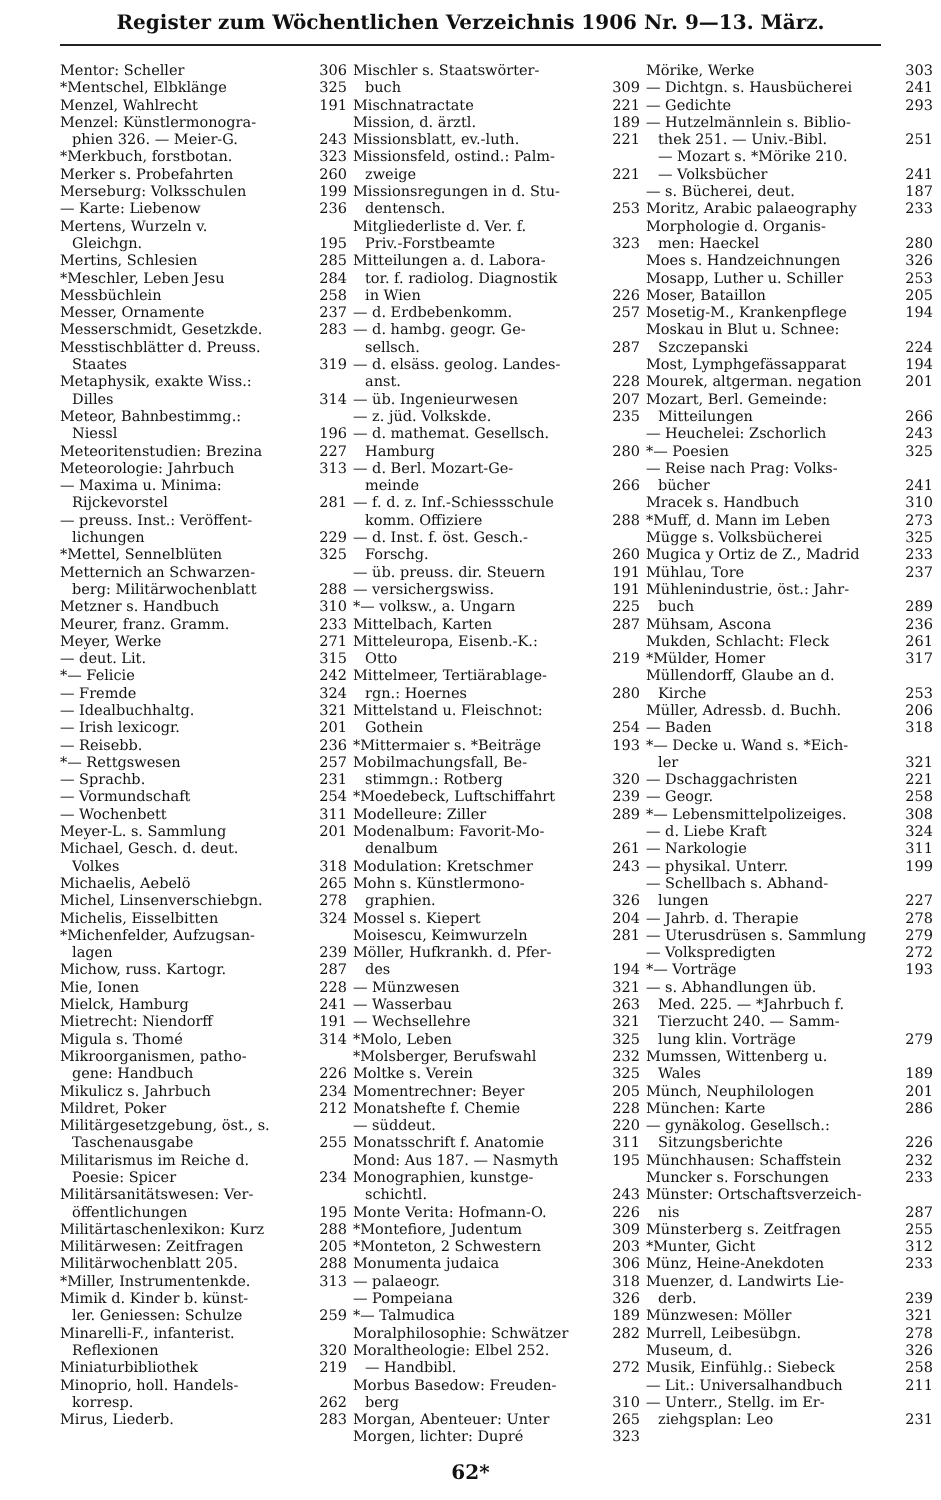Register zum Wöchentlichen Verzeichnis 1906 Nr. 9—13. März.
Mentor: Scheller 306
*Mentschel, Elbklänge 325
Menzel, Wahlrecht 191
Menzel: Künstlermonogra-
phien 326. — Meier-G. 243
*Merkbuch, forstbotan. 323
Merker s. Probefahrten 260
Merseburg: Volksschulen 199
— Karte: Liebenow 236
Mertens, Wurzeln v.
Gleichgn. 195
Mertins, Schlesien 285
*Meschler, Leben Jesu 284
Messbüchlein 258
Messer, Ornamente 237
Messerschmidt, Gesetzkde. 283
Messtischblätter d. Preuss.
Staates 319
Metaphysik, exakte Wiss.:
Dilles 314
Meteor, Bahnbestimmg.:
Niessl 196
Meteoritenstudien: Brezina 227
Meteorologie: Jahrbuch 313
— Maxima u. Minima:
Rijckevorstel 281
— preuss. Inst.: Veröffent-
lichungen 229
*Mettel, Sennelblüten 325
Metternich an Schwarzen-
berg: Militärwochenblatt 288
Metzner s. Handbuch 310
Meurer, franz. Gramm. 233
Meyer, Werke 271
— deut. Lit. 315
*— Felicie 242
— Fremde 324
— Idealbuchhaltg. 321
— Irish lexicogr. 201
— Reisebb. 236
*— Rettgswesen 257
— Sprachb. 231
— Vormundschaft 254
— Wochenbett 311
Meyer-L. s. Sammlung 201
Michael, Gesch. d. deut.
Volkes 318
Michaelis, Aebelö 265
Michel, Linsenverschiebgn. 278
Michelis, Eisselbitten 324
*Michenfelder, Aufzugsan-
lagen 239
Michow, russ. Kartogr. 287
Mie, Ionen 228
Mielck, Hamburg 241
Mietrecht: Niendorff 191
Migula s. Thomé 314
Mikroorganismen, patho-
gene: Handbuch 226
Mikulicz s. Jahrbuch 234
Mildret, Poker 212
Militärgesetzgebung, öst., s.
Taschenausgabe 255
Militarismus im Reiche d.
Poesie: Spicer 234
Militärsanitätswesen: Ver-
öffentlichungen 195
Militärtaschenlexikon: Kurz 288
Militärwesen: Zeitfragen 205
Militärwochenblatt 205. 288
*Miller, Instrumentenkde. 313
Mimik d. Kinder b. künst-
ler. Geniessen: Schulze 259
Minarelli-F., infanterist.
Reflexionen 320
Miniaturbibliothek 219
Minoprio, holl. Handels-
korresp. 262
Mirus, Liederb. 283
Mischler s. Staatswörter-
buch 309
Mischnatractate 221
Mission, d. ärztl. 189
Missionsblatt, ev.-luth. 221
Missionsfeld, ostind.: Palm-
zweige 221
Missionsregungen in d. Stu-
dentensch. 253
Mitgliederliste d. Ver. f.
Priv.-Forstbeamte 323
Mitteilungen a. d. Labora-
tor. f. radiolog. Diagnostik
in Wien 226
— d. Erdbebenkomm. 257
— d. hambg. geogr. Ge-
sellsch. 287
— d. elsäss. geolog. Landes-
anst. 228
— üb. Ingenieurwesen 207
— z. jüd. Volkskde. 235
— d. mathemat. Gesellsch.
Hamburg 280
— d. Berl. Mozart-Ge-
meinde 266
— f. d. z. Inf.-Schiessschule
komm. Offiziere 288
— d. Inst. f. öst. Gesch.-
Forschg. 260
— üb. preuss. dir. Steuern 191
— versichergswiss. 191
*— volksw., a. Ungarn 225
Mittelbach, Karten 287
Mitteleuropa, Eisenb.-K.:
Otto 219
Mittelmeer, Tertiärablage-
rgn.: Hoernes 280
Mittelstand u. Fleischnot:
Gothein 254
*Mittermaier s. *Beiträge 193
Mobilmachungsfall, Be-
stimmgn.: Rotberg 320
*Moedebeck, Luftschiffahrt 239
Modelleure: Ziller 289
Modenalbum: Favorit-Mo-
denalbum 261
Modulation: Kretschmer 243
Mohn s. Künstlermono-
graphien. 326
Mossel s. Kiepert 204
Moisescu, Keimwurzeln 281
Möller, Hufkrankh. d. Pfer-
des 194
— Münzwesen 321
— Wasserbau 263
— Wechsellehre 321
*Molo, Leben 325
*Molsberger, Berufswahl 232
Moltke s. Verein 325
Momentrechner: Beyer 205
Monatshefte f. Chemie 228
— süddeut. 220
Monatsschrift f. Anatomie 311
Mond: Aus 187. — Nasmyth 195
Monographien, kunstge-
schichtl. 243
Monte Verita: Hofmann-O. 226
*Montefiore, Judentum 309
*Monteton, 2 Schwestern 203
Monumenta judaica 306
— palaeogr. 318
— Pompeiana 326
*— Talmudica 189
Moralphilosophie: Schwätzer 282
Moraltheologie: Elbel 252.
— Handbibl. 272
Morbus Basedow: Freuden-
berg 310
Morgan, Abenteuer: Unter 265
Morgen, lichter: Dupré 323
Mörike, Werke 303
— Dichtgn. s. Hausbücherei 241
— Gedichte 293
— Hutzelmännlein s. Biblio-
thek 251. — Univ.-Bibl. 251
— Mozart s. *Mörike 210.
— Volksbücher 241
— s. Bücherei, deut. 187
Moritz, Arabic palaeography 233
Morphologie d. Organis-
men: Haeckel 280
Moes s. Handzeichnungen 326
Mosapp, Luther u. Schiller 253
Moser, Bataillon 205
Mosetig-M., Krankenpflege 194
Moskau in Blut u. Schnee:
Szczepanski 224
Most, Lymphgefässapparat 194
Mourek, altgerman. negation 201
Mozart, Berl. Gemeinde:
Mitteilungen 266
— Heuchelei: Zschorlich 243
*— Poesien 325
— Reise nach Prag: Volks-
bücher 241
Mracek s. Handbuch 310
*Muff, d. Mann im Leben 273
Mügge s. Volksbücherei 325
Mugica y Ortiz de Z., Madrid 233
Mühlau, Tore 237
Mühlenindustrie, öst.: Jahr-
buch 289
Mühsam, Ascona 236
Mukden, Schlacht: Fleck 261
*Mülder, Homer 317
Müllendorff, Glaube an d.
Kirche 253
Müller, Adressb. d. Buchh. 206
— Baden 318
*— Decke u. Wand s. *Eich-
ler 321
— Dschaggachristen 221
— Geogr. 258
*— Lebensmittelpolizeiges. 308
— d. Liebe Kraft 324
— Narkologie 311
— physikal. Unterr. 199
— Schellbach s. Abhand-
lungen 227
— Jahrb. d. Therapie 278
— Uterusdrüsen s. Sammlung 279
— Volkspredigten 272
*— Vorträge 193
— s. Abhandlungen üb.
Med. 225. — *Jahrbuch f.
Tierzucht 240. — Samm-
lung klin. Vorträge 279
Mumssen, Wittenberg u.
Wales 189
Münch, Neuphilologen 201
München: Karte 286
— gynäkolog. Gesellsch.:
Sitzungsberichte 226
Münchhausen: Schaffstein 232
Muncker s. Forschungen 233
Münster: Ortschaftsverzeich-
nis 287
Münsterberg s. Zeitfragen 255
*Munter, Gicht 312
Münz, Heine-Anekdoten 233
Muenzer, d. Landwirts Lie-
derb. 239
Münzwesen: Möller 321
Murrell, Leibesübgn. 278
Museum, d. 326
Musik, Einfühlg.: Siebeck 258
— Lit.: Universalhandbuch 211
— Unterr., Stellg. im Er-
ziehgsplan: Leo 231
62*